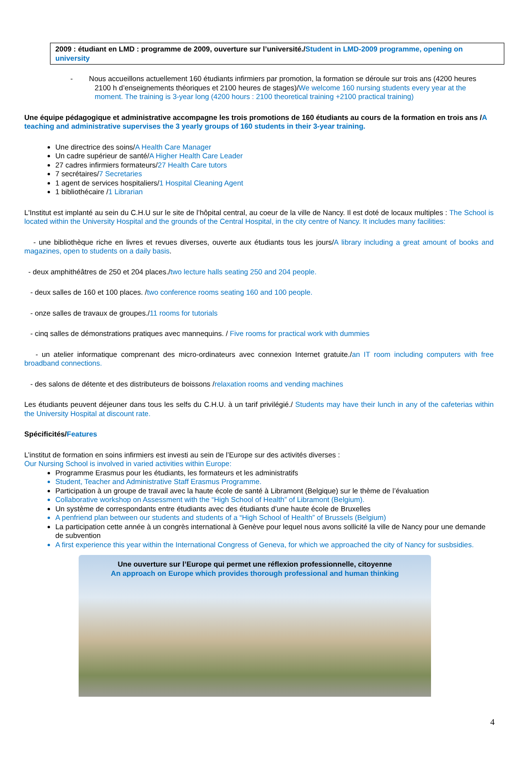2009 : étudiant en LMD : programme de 2009, ouverture sur l’université./Student in LMD-2009 programme, opening on university
- Nous accueillons actuellement 160 étudiants infirmiers par promotion, la formation se déroule sur trois ans (4200 heures 2100 h d’enseignements théoriques et 2100 heures de stages)/We welcome 160 nursing students every year at the moment. The training is 3-year long (4200 hours : 2100 theoretical training +2100 practical training)
Une équipe pédagogique et administrative accompagne les trois promotions de 160 étudiants au cours de la formation en trois ans /A teaching and administrative supervises the 3 yearly groups of 160 students in their 3-year training.
Une directrice des soins/A Health Care Manager
Un cadre supérieur de santé/A Higher Health Care Leader
27 cadres infirmiers formateurs/27 Health Care tutors
7 secrétaires/7 Secretaries
1 agent de services hospitaliers/1 Hospital Cleaning Agent
1 bibliothécaire /1 Librarian
L'Institut est implanté au sein du C.H.U sur le site de l’hôpital central, au coeur de la ville de Nancy. Il est doté de locaux multiples : The School is located within the University Hospital and the grounds of the Central Hospital, in the city centre of Nancy. It includes many facilities:
- une bibliothèque riche en livres et revues diverses, ouverte aux étudiants tous les jours/A library including a great amount of books and magazines, open to students on a daily basis.
- deux amphithéâtres de 250 et 204 places./two lecture halls seating 250 and 204 people.
- deux salles de 160 et 100 places. /two conference rooms seating 160 and 100 people.
- onze salles de travaux de groupes./11 rooms for tutorials
- cinq salles de démonstrations pratiques avec mannequins. / Five rooms for practical work with dummies
- un atelier informatique comprenant des micro-ordinateurs avec connexion Internet gratuite./an IT room including computers with free broadband connections.
- des salons de détente et des distributeurs de boissons /relaxation rooms and vending machines
Les étudiants peuvent déjeuner dans tous les selfs du C.H.U. à un tarif privilégié./ Students may have their lunch in any of the cafeterias within the University Hospital at discount rate.
Spécificités/Features
L’institut de formation en soins infirmiers est investi au sein de l’Europe sur des activités diverses :
Our Nursing School is involved in varied activities within Europe:
Programme Erasmus pour les étudiants, les formateurs et les administratifs
Student, Teacher and Administrative Staff Erasmus Programme.
Participation à un groupe de travail avec la haute école de santé à Libramont (Belgique) sur le thème de l’évaluation
Collaborative workshop on Assessment with the “High School of Health” of Libramont (Belgium).
Un système de correspondants entre étudiants avec des étudiants d’une haute école de Bruxelles
A penfriend plan between our students and students of a “High School of Health” of Brussels (Belgium)
La participation cette année à un congrès international à Genève pour lequel nous avons sollicité la ville de Nancy pour une demande de subvention
A first experience this year within the International Congress of Geneva, for which we approached the city of Nancy for susbsidies.
Une ouverture sur l’Europe qui permet une réflexion professionnelle, citoyenne
An approach on Europe which provides thorough professional and human thinking
4